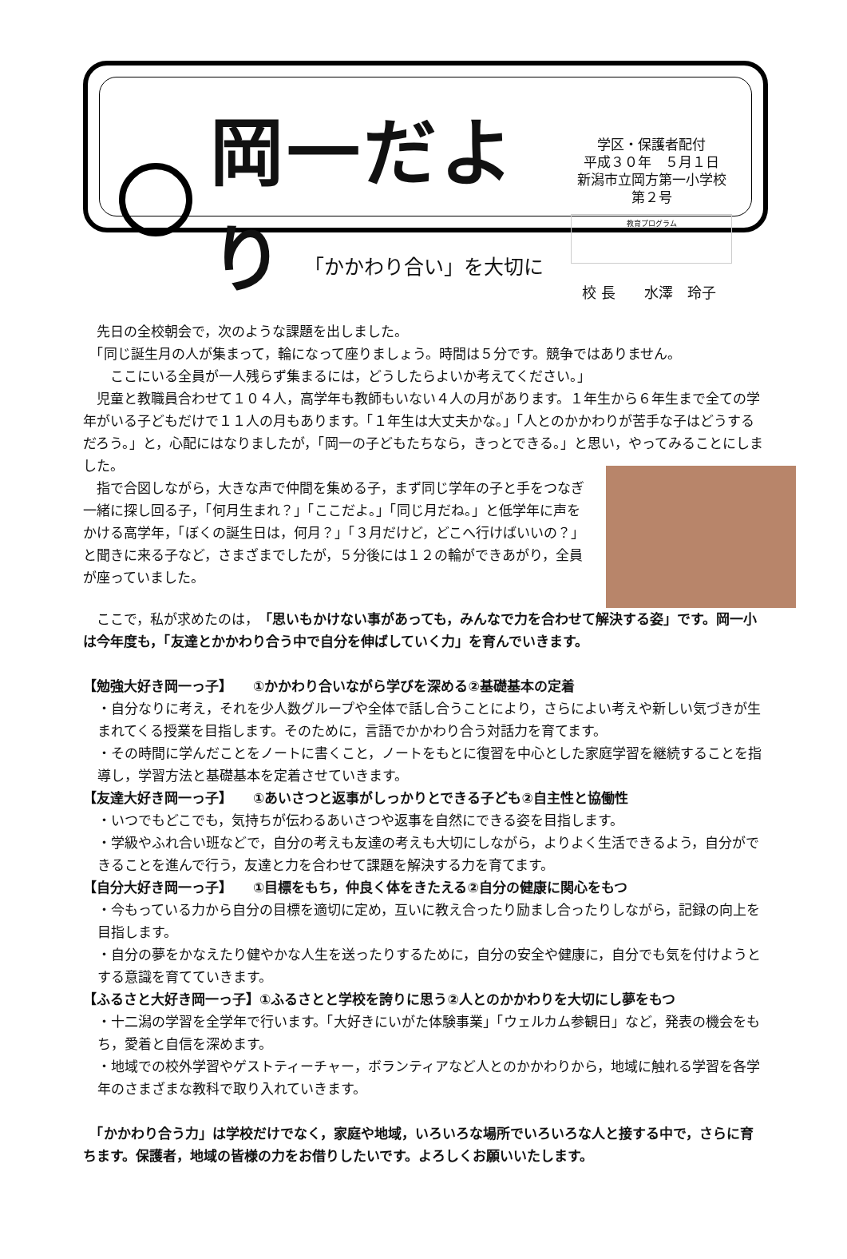岡一だより
学区・保護者配付
平成３０年　５月１日
新潟市立岡方第一小学校
第２号
教育プログラム
「かかわり合い」を大切に
校 長　　水澤　玲子
　先日の全校朝会で，次のような課題を出しました。
　「同じ誕生月の人が集まって，輪になって座りましょう。時間は５分です。競争ではありません。
　　ここにいる全員が一人残らず集まるには，どうしたらよいか考えてください。」
　児童と教職員合わせて１０４人，高学年も教師もいない４人の月があります。１年生から６年生まで全ての学年がいる子どもだけで１１人の月もあります。「１年生は大丈夫かな。」「人とのかかわりが苦手な子はどうするだろう。」と，心配にはなりましたが，「岡一の子どもたちなら，きっとできる。」と思い，やってみることにしました。
　指で合図しながら，大きな声で仲間を集める子，まず同じ学年の子と手をつなぎ一緒に探し回る子，「何月生まれ？」「ここだよ。」「同じ月だね。」と低学年に声をかける高学年，「ぼくの誕生日は，何月？」「３月だけど，どこへ行けばいいの？」と聞きに来る子など，さまざまでしたが，５分後には１２の輪ができあがり，全員が座っていました。
　ここで，私が求めたのは，「思いもかけない事があっても，みんなで力を合わせて解決する姿」です。岡一小は今年度も，「友達とかかわり合う中で自分を伸ばしていく力」を育んでいきます。
【勉強大好き岡一っ子】　　①かかわり合いながら学びを深める②基礎基本の定着
・自分なりに考え，それを少人数グループや全体で話し合うことにより，さらによい考えや新しい気づきが生まれてくる授業を目指します。そのために，言語でかかわり合う対話力を育てます。
・その時間に学んだことをノートに書くこと，ノートをもとに復習を中心とした家庭学習を継続することを指導し，学習方法と基礎基本を定着させていきます。
【友達大好き岡一っ子】　　①あいさつと返事がしっかりとできる子ども②自主性と協働性
・いつでもどこでも，気持ちが伝わるあいさつや返事を自然にできる姿を目指します。
・学級やふれ合い班などで，自分の考えも友達の考えも大切にしながら，よりよく生活できるよう，自分ができることを進んで行う，友達と力を合わせて課題を解決する力を育てます。
【自分大好き岡一っ子】　　①目標をもち，仲良く体をきたえる②自分の健康に関心をもつ
・今もっている力から自分の目標を適切に定め，互いに教え合ったり励まし合ったりしながら，記録の向上を目指します。
・自分の夢をかなえたり健やかな人生を送ったりするために，自分の安全や健康に，自分でも気を付けようとする意識を育てていきます。
【ふるさと大好き岡一っ子】①ふるさとと学校を誇りに思う②人とのかかわりを大切にし夢をもつ
・十二潟の学習を全学年で行います。「大好きにいがた体験事業」「ウェルカム参観日」など，発表の機会をもち，愛着と自信を深めます。
・地域での校外学習やゲストティーチャー，ボランティアなど人とのかかわりから，地域に触れる学習を各学年のさまざまな教科で取り入れていきます。
　「かかわり合う力」は学校だけでなく，家庭や地域，いろいろな場所でいろいろな人と接する中で，さらに育ちます。保護者，地域の皆様の力をお借りしたいです。よろしくお願いいたします。